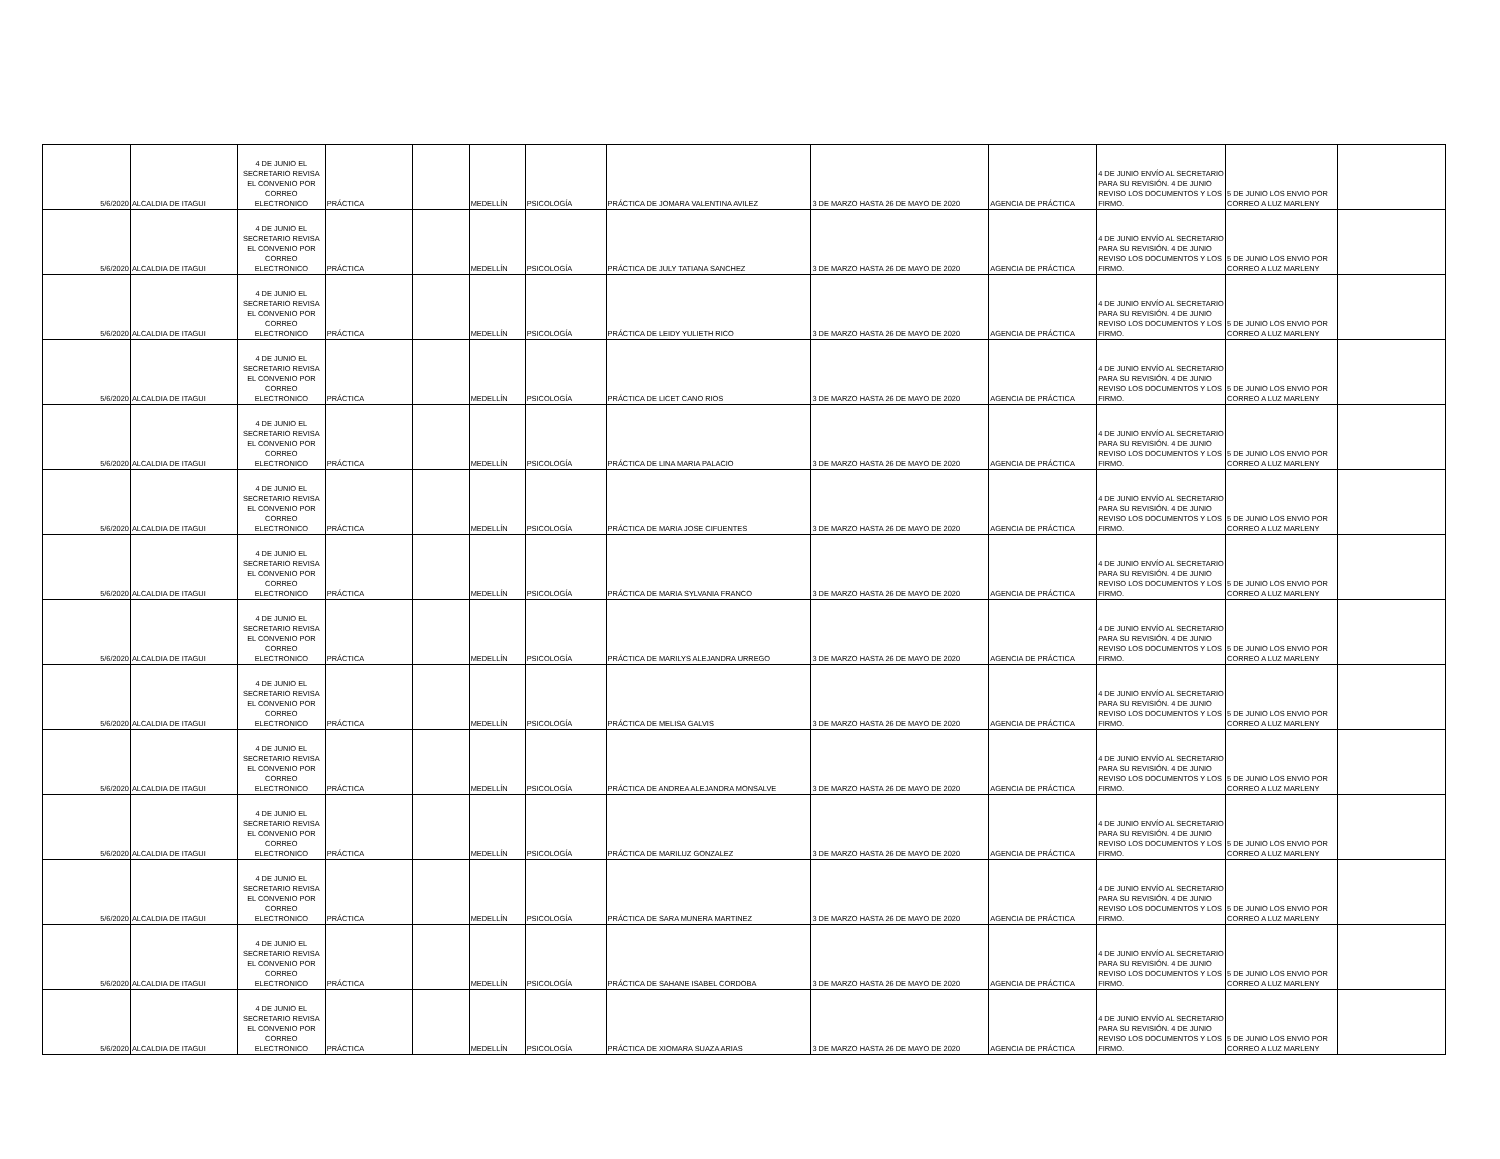| 5/6/2020 | ALCALDIA DE ITAGUI | 4 DE JUNIO EL SECRETARIO REVISA EL CONVENIO POR CORREO ELECTRONICO | PRÁCTICA | | MEDELLÍN | PSICOLOGÍA | PRÁCTICA DE JOMARA VALENTINA AVILEZ | 3 DE MARZO HASTA 26 DE MAYO DE 2020 | AGENCIA DE PRÁCTICA | 4 DE JUNIO ENVÍO AL SECRETARIO PARA SU REVISIÓN. 4 DE JUNIO REVISO LOS DOCUMENTOS Y LOS FIRMO. | 5 DE JUNIO LOS ENVIO POR CORREO A LUZ MARLENY | |
| 5/6/2020 | ALCALDIA DE ITAGUI | 4 DE JUNIO EL SECRETARIO REVISA EL CONVENIO POR CORREO ELECTRONICO | PRÁCTICA | | MEDELLÍN | PSICOLOGÍA | PRÁCTICA DE JULY TATIANA SANCHEZ | 3 DE MARZO HASTA 26 DE MAYO DE 2020 | AGENCIA DE PRÁCTICA | 4 DE JUNIO ENVÍO AL SECRETARIO PARA SU REVISIÓN. 4 DE JUNIO REVISO LOS DOCUMENTOS Y LOS FIRMO. | 5 DE JUNIO LOS ENVIO POR CORREO A LUZ MARLENY | |
| 5/6/2020 | ALCALDIA DE ITAGUI | 4 DE JUNIO EL SECRETARIO REVISA EL CONVENIO POR CORREO ELECTRONICO | PRÁCTICA | | MEDELLÍN | PSICOLOGÍA | PRÁCTICA DE LEIDY YULIETH RICO | 3 DE MARZO HASTA 26 DE MAYO DE 2020 | AGENCIA DE PRÁCTICA | 4 DE JUNIO ENVÍO AL SECRETARIO PARA SU REVISIÓN. 4 DE JUNIO REVISO LOS DOCUMENTOS Y LOS FIRMO. | 5 DE JUNIO LOS ENVIO POR CORREO A LUZ MARLENY | |
| 5/6/2020 | ALCALDIA DE ITAGUI | 4 DE JUNIO EL SECRETARIO REVISA EL CONVENIO POR CORREO ELECTRONICO | PRÁCTICA | | MEDELLÍN | PSICOLOGÍA | PRÁCTICA DE LICET CANO RIOS | 3 DE MARZO HASTA 26 DE MAYO DE 2020 | AGENCIA DE PRÁCTICA | 4 DE JUNIO ENVÍO AL SECRETARIO PARA SU REVISIÓN. 4 DE JUNIO REVISO LOS DOCUMENTOS Y LOS FIRMO. | 5 DE JUNIO LOS ENVIO POR CORREO A LUZ MARLENY | |
| 5/6/2020 | ALCALDIA DE ITAGUI | 4 DE JUNIO EL SECRETARIO REVISA EL CONVENIO POR CORREO ELECTRONICO | PRÁCTICA | | MEDELLÍN | PSICOLOGÍA | PRÁCTICA DE LINA MARIA PALACIO | 3 DE MARZO HASTA 26 DE MAYO DE 2020 | AGENCIA DE PRÁCTICA | 4 DE JUNIO ENVÍO AL SECRETARIO PARA SU REVISIÓN. 4 DE JUNIO REVISO LOS DOCUMENTOS Y LOS FIRMO. | 5 DE JUNIO LOS ENVIO POR CORREO A LUZ MARLENY | |
| 5/6/2020 | ALCALDIA DE ITAGUI | 4 DE JUNIO EL SECRETARIO REVISA EL CONVENIO POR CORREO ELECTRONICO | PRÁCTICA | | MEDELLÍN | PSICOLOGÍA | PRÁCTICA DE MARIA JOSE CIFUENTES | 3 DE MARZO HASTA 26 DE MAYO DE 2020 | AGENCIA DE PRÁCTICA | 4 DE JUNIO ENVÍO AL SECRETARIO PARA SU REVISIÓN. 4 DE JUNIO REVISO LOS DOCUMENTOS Y LOS FIRMO. | 5 DE JUNIO LOS ENVIO POR CORREO A LUZ MARLENY | |
| 5/6/2020 | ALCALDIA DE ITAGUI | 4 DE JUNIO EL SECRETARIO REVISA EL CONVENIO POR CORREO ELECTRONICO | PRÁCTICA | | MEDELLÍN | PSICOLOGÍA | PRÁCTICA DE MARIA SYLVANIA FRANCO | 3 DE MARZO HASTA 26 DE MAYO DE 2020 | AGENCIA DE PRÁCTICA | 4 DE JUNIO ENVÍO AL SECRETARIO PARA SU REVISIÓN. 4 DE JUNIO REVISO LOS DOCUMENTOS Y LOS FIRMO. | 5 DE JUNIO LOS ENVIO POR CORREO A LUZ MARLENY | |
| 5/6/2020 | ALCALDIA DE ITAGUI | 4 DE JUNIO EL SECRETARIO REVISA EL CONVENIO POR CORREO ELECTRONICO | PRÁCTICA | | MEDELLÍN | PSICOLOGÍA | PRÁCTICA DE MARILYS ALEJANDRA URREGO | 3 DE MARZO HASTA 26 DE MAYO DE 2020 | AGENCIA DE PRÁCTICA | 4 DE JUNIO ENVÍO AL SECRETARIO PARA SU REVISIÓN. 4 DE JUNIO REVISO LOS DOCUMENTOS Y LOS FIRMO. | 5 DE JUNIO LOS ENVIO POR CORREO A LUZ MARLENY | |
| 5/6/2020 | ALCALDIA DE ITAGUI | 4 DE JUNIO EL SECRETARIO REVISA EL CONVENIO POR CORREO ELECTRONICO | PRÁCTICA | | MEDELLÍN | PSICOLOGÍA | PRÁCTICA DE MELISA GALVIS | 3 DE MARZO HASTA 26 DE MAYO DE 2020 | AGENCIA DE PRÁCTICA | 4 DE JUNIO ENVÍO AL SECRETARIO PARA SU REVISIÓN. 4 DE JUNIO REVISO LOS DOCUMENTOS Y LOS FIRMO. | 5 DE JUNIO LOS ENVIO POR CORREO A LUZ MARLENY | |
| 5/6/2020 | ALCALDIA DE ITAGUI | 4 DE JUNIO EL SECRETARIO REVISA EL CONVENIO POR CORREO ELECTRONICO | PRÁCTICA | | MEDELLÍN | PSICOLOGÍA | PRÁCTICA DE ANDREA ALEJANDRA MONSALVE | 3 DE MARZO HASTA 26 DE MAYO DE 2020 | AGENCIA DE PRÁCTICA | 4 DE JUNIO ENVÍO AL SECRETARIO PARA SU REVISIÓN. 4 DE JUNIO REVISO LOS DOCUMENTOS Y LOS FIRMO. | 5 DE JUNIO LOS ENVIO POR CORREO A LUZ MARLENY | |
| 5/6/2020 | ALCALDIA DE ITAGUI | 4 DE JUNIO EL SECRETARIO REVISA EL CONVENIO POR CORREO ELECTRONICO | PRÁCTICA | | MEDELLÍN | PSICOLOGÍA | PRÁCTICA DE MARILUZ GONZALEZ | 3 DE MARZO HASTA 26 DE MAYO DE 2020 | AGENCIA DE PRÁCTICA | 4 DE JUNIO ENVÍO AL SECRETARIO PARA SU REVISIÓN. 4 DE JUNIO REVISO LOS DOCUMENTOS Y LOS FIRMO. | 5 DE JUNIO LOS ENVIO POR CORREO A LUZ MARLENY | |
| 5/6/2020 | ALCALDIA DE ITAGUI | 4 DE JUNIO EL SECRETARIO REVISA EL CONVENIO POR CORREO ELECTRONICO | PRÁCTICA | | MEDELLÍN | PSICOLOGÍA | PRÁCTICA DE SARA MUNERA MARTINEZ | 3 DE MARZO HASTA 26 DE MAYO DE 2020 | AGENCIA DE PRÁCTICA | 4 DE JUNIO ENVÍO AL SECRETARIO PARA SU REVISIÓN. 4 DE JUNIO REVISO LOS DOCUMENTOS Y LOS FIRMO. | 5 DE JUNIO LOS ENVIO POR CORREO A LUZ MARLENY | |
| 5/6/2020 | ALCALDIA DE ITAGUI | 4 DE JUNIO EL SECRETARIO REVISA EL CONVENIO POR CORREO ELECTRONICO | PRÁCTICA | | MEDELLÍN | PSICOLOGÍA | PRÁCTICA DE SAHANE ISABEL CORDOBA | 3 DE MARZO HASTA 26 DE MAYO DE 2020 | AGENCIA DE PRÁCTICA | 4 DE JUNIO ENVÍO AL SECRETARIO PARA SU REVISIÓN. 4 DE JUNIO REVISO LOS DOCUMENTOS Y LOS FIRMO. | 5 DE JUNIO LOS ENVIO POR CORREO A LUZ MARLENY | |
| 5/6/2020 | ALCALDIA DE ITAGUI | 4 DE JUNIO EL SECRETARIO REVISA EL CONVENIO POR CORREO ELECTRONICO | PRÁCTICA | | MEDELLÍN | PSICOLOGÍA | PRÁCTICA DE XIOMARA SUAZA ARIAS | 3 DE MARZO HASTA 26 DE MAYO DE 2020 | AGENCIA DE PRÁCTICA | 4 DE JUNIO ENVÍO AL SECRETARIO PARA SU REVISIÓN. 4 DE JUNIO REVISO LOS DOCUMENTOS Y LOS FIRMO. | 5 DE JUNIO LOS ENVIO POR CORREO A LUZ MARLENY | |